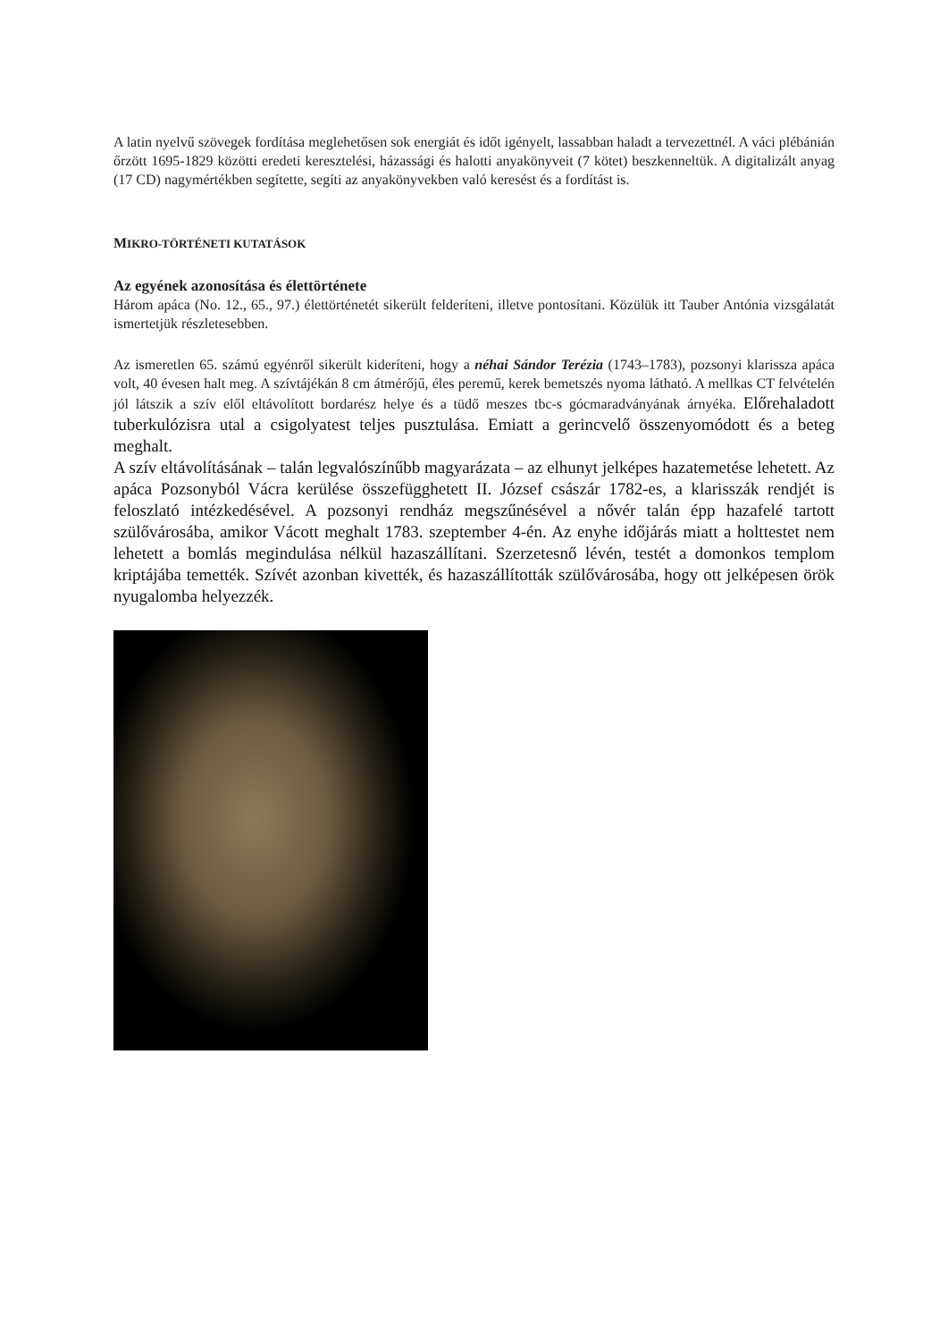A latin nyelvű szövegek fordítása meglehetősen sok energiát és időt igényelt, lassabban haladt a tervezettnél. A váci plébánián őrzött 1695-1829 közötti eredeti keresztelési, házassági és halotti anyakönyveit (7 kötet) beszkenneltük. A digitalizált anyag (17 CD) nagymértékben segítette, segíti az anyakönyvekben való keresést és a fordítást is.
MIKRO-TÖRTÉNETI KUTATÁSOK
Az egyének azonosítása és élettörténete
Három apáca (No. 12., 65., 97.) élettörténetét sikerült felderíteni, illetve pontosítani. Közülük itt Tauber Antónia vizsgálatát ismertetjük részletesebben.
Az ismeretlen 65. számú egyénről sikerült kideríteni, hogy a néhai Sándor Terézia (1743–1783), pozsonyi klarissza apáca volt, 40 évesen halt meg. A szívtájékán 8 cm átmérőjű, éles peremű, kerek bemetszés nyoma látható. A mellkas CT felvételén jól látszik a szív elől eltávolított bordarész helye és a tüdő meszes tbc-s gócmaradványának árnyéka. Előrehaladott tuberkulózisra utal a csigolyatest teljes pusztulása. Emiatt a gerincvelő összenyomódott és a beteg meghalt.
A szív eltávolításának – talán legvalószínűbb magyarázata – az elhunyt jelképes hazatemetése lehetett. Az apáca Pozsonyból Vácra kerülése összefügghetett II. József császár 1782-es, a klarisszák rendjét is feloszlató intézkedésével. A pozsonyi rendház megszűnésével a nővér talán épp hazafelé tartott szülővárosába, amikor Vácott meghalt 1783. szeptember 4-én. Az enyhe időjárás miatt a holttestet nem lehetett a bomlás megindulása nélkül hazaszállítani. Szerzetesnő lévén, testét a domonkos templom kriptájába temették. Szívét azonban kivették, és hazaszállították szülővárosába, hogy ott jelképesen örök nyugalomba helyezzék.